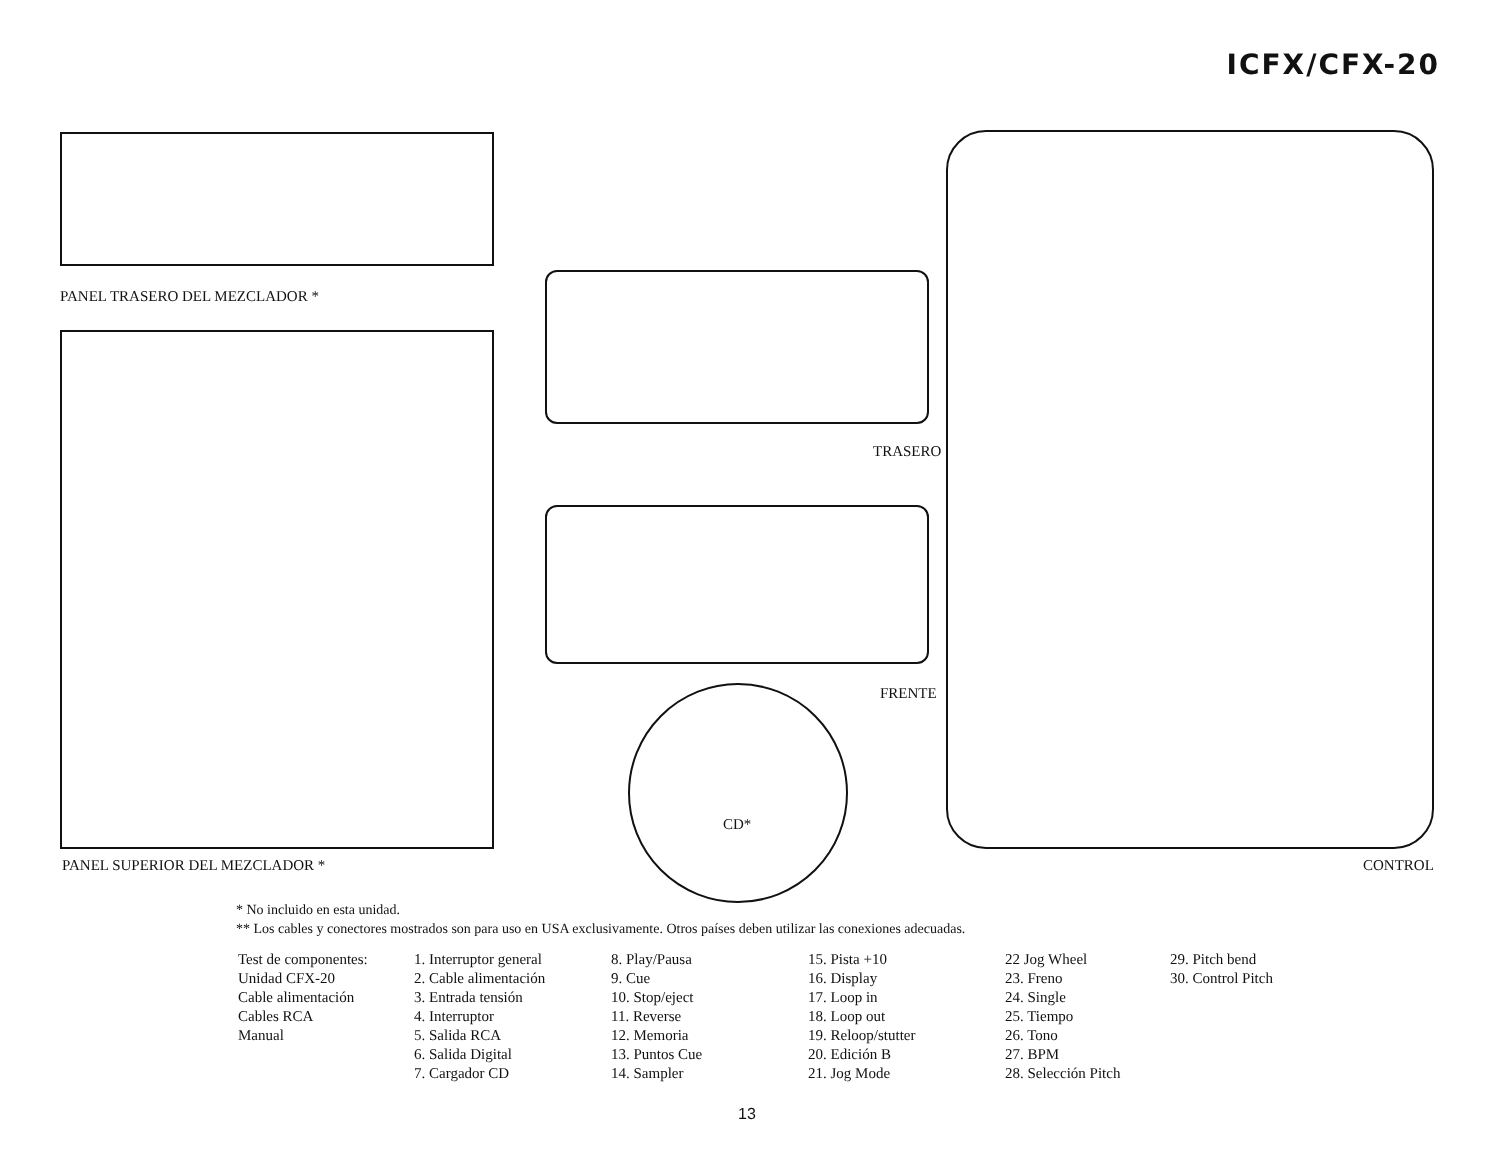ICFX/CFX-20
PANEL TRASERO DEL MEZCLADOR *
PANEL SUPERIOR DEL MEZCLADOR *
TRASERO
FRENTE
CD*
CONTROL
* No incluido en esta unidad.
** Los cables y conectores mostrados son para uso en USA exclusivamente. Otros países deben utilizar las conexiones adecuadas.
Test de componentes:
Unidad CFX-20
Cable alimentación
Cables RCA
Manual
1. Interruptor general
2. Cable alimentación
3. Entrada tensión
4. Interruptor
5. Salida RCA
6. Salida Digital
7. Cargador CD
8. Play/Pausa
9. Cue
10. Stop/eject
11. Reverse
12. Memoria
13. Puntos Cue
14. Sampler
15. Pista +10
16. Display
17. Loop in
18. Loop out
19. Reloop/stutter
20. Edición B
21. Jog Mode
22 Jog Wheel
23. Freno
24. Single
25. Tiempo
26. Tono
27. BPM
28. Selección Pitch
29. Pitch bend
30. Control Pitch
13